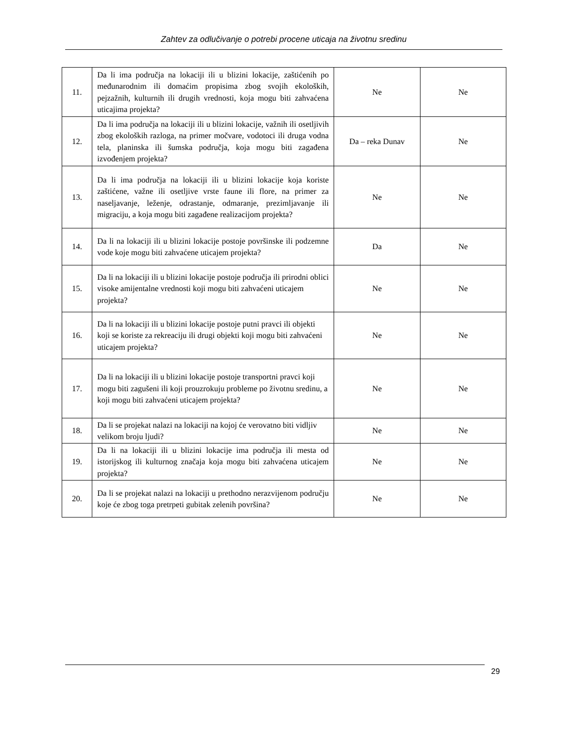Zahtev za odlučivanje o potrebi procene uticaja na životnu sredinu
| 11. | Da li ima područja na lokaciji ili u blizini lokacije, zaštićenih po međunarodnim ili domaćim propisima zbog svojih ekoloških, pejzažnih, kulturnih ili drugih vrednosti, koja mogu biti zahvaćena uticajima projekta? | Ne | Ne |
| 12. | Da li ima područja na lokaciji ili u blizini lokacije, važnih ili osetljivih zbog ekoloških razloga, na primer močvare, vodotoci ili druga vodna tela, planinska ili šumska područja, koja mogu biti zagađena izvođenjem projekta? | Da – reka Dunav | Ne |
| 13. | Da li ima područja na lokaciji ili u blizini lokacije koja koriste zaštićene, važne ili osetljive vrste faune ili flore, na primer za naseljavanje, leženje, odrastanje, odmaranje, prezimljavanje ili migraciju, a koja mogu biti zagađene realizacijom projekta? | Ne | Ne |
| 14. | Da li na lokaciji ili u blizini lokacije postoje površinske ili podzemne vode koje mogu biti zahvaćene uticajem projekta? | Da | Ne |
| 15. | Da li na lokaciji ili u blizini lokacije postoje područja ili prirodni oblici visoke amijentalne vrednosti koji mogu biti zahvaćeni uticajem projekta? | Ne | Ne |
| 16. | Da li na lokaciji ili u blizini lokacije postoje putni pravci ili objekti koji se koriste za rekreaciju ili drugi objekti koji mogu biti zahvaćeni uticajem projekta? | Ne | Ne |
| 17. | Da li na lokaciji ili u blizini lokacije postoje transportni pravci koji mogu biti zagušeni ili koji prouzrokuju probleme po životnu sredinu, a koji mogu biti zahvaćeni uticajem projekta? | Ne | Ne |
| 18. | Da li se projekat nalazi na lokaciji na kojoj će verovatno biti vidljiv velikom broju ljudi? | Ne | Ne |
| 19. | Da li na lokaciji ili u blizini lokacije ima područja ili mesta od istorijskog ili kulturnog značaja koja mogu biti zahvaćena uticajem projekta? | Ne | Ne |
| 20. | Da li se projekat nalazi na lokaciji u prethodno nerazvijenom području koje će zbog toga pretrpeti gubitak zelenih površina? | Ne | Ne |
29